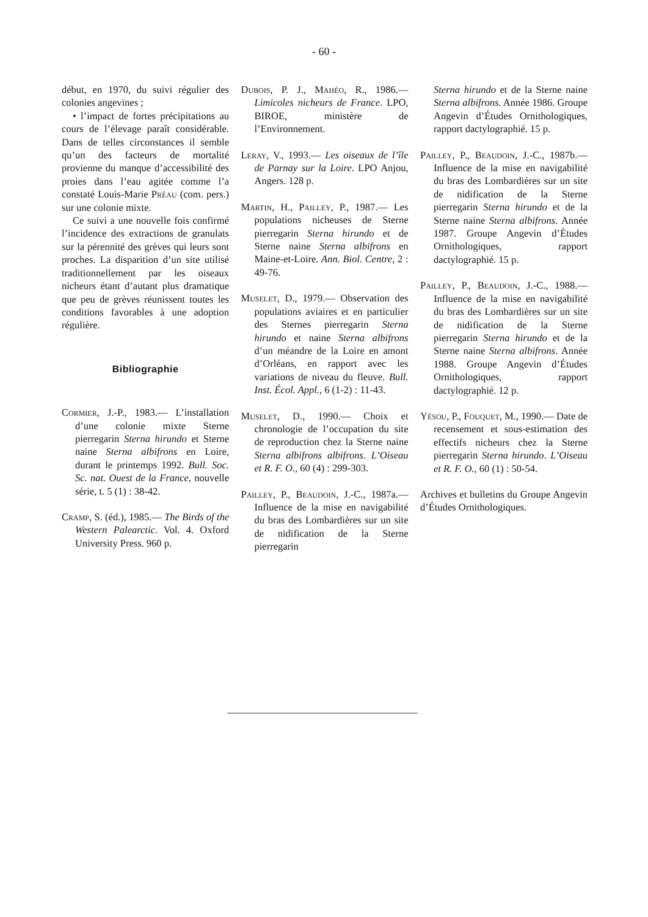- 60 -
début, en 1970, du suivi régulier des colonies angevines ;
• l’impact de fortes précipitations au cours de l’élevage paraît considérable. Dans de telles circonstances il semble qu’un des facteurs de mortalité provienne du manque d’accessibilité des proies dans l’eau agitée comme l’a constaté Louis-Marie Préau (com. pers.) sur une colonie mixte.
Ce suivi a une nouvelle fois confirmé l’incidence des extractions de granulats sur la pérennité des grèves qui leurs sont proches. La disparition d’un site utilisé traditionnellement par les oiseaux nicheurs étant d’autant plus dramatique que peu de grèves réunissent toutes les conditions favorables à une adoption régulière.
Bibliographie
Cormier, J.-P., 1983.— L’installation d’une colonie mixte Sterne pierregarin Sterna hirundo et Sterne naine Sterna albifrons en Loire, durant le printemps 1992. Bull. Soc. Sc. nat. Ouest de la France, nouvelle série, t. 5 (1) : 38-42.
Cramp, S. (éd.), 1985.— The Birds of the Western Palearctic. Vol. 4. Oxford University Press. 960 p.
Dubois, P. J., Mahéo, R., 1986.— Limicoles nicheurs de France. LPO, BIROE, ministère de l’Environnement.
Leray, V., 1993.— Les oiseaux de l’île de Parnay sur la Loire. LPO Anjou, Angers. 128 p.
Martin, H., Pailley, P., 1987.— Les populations nicheuses de Sterne pierregarin Sterna hirundo et de Sterne naine Sterna albifrons en Maine-et-Loire. Ann. Biol. Centre, 2 : 49-76.
Muselet, D., 1979.— Observation des populations aviaires et en particulier des Sternes pierregarin Sterna hirundo et naine Sterna albifrons d’un méandre de la Loire en amont d’Orléans, en rapport avec les variations de niveau du fleuve. Bull. Inst. Écol. Appl., 6 (1-2) : 11-43.
Muselet, D., 1990.— Choix et chronologie de l’occupation du site de reproduction chez la Sterne naine Sterna albifrons albifrons. L’Oiseau et R. F. O., 60 (4) : 299-303.
Pailley, P., Beaudoin, J.-C., 1987a.— Influence de la mise en navigabilité du bras des Lombardières sur un site de nidification de la Sterne pierregarin
Sterna hirundo et de la Sterne naine Sterna albifrons. Année 1986. Groupe Angevin d’Études Ornithologiques, rapport dactylographié. 15 p.
Pailley, P., Beaudoin, J.-C., 1987b.— Influence de la mise en navigabilité du bras des Lombardières sur un site de nidification de la Sterne pierregarin Sterna hirundo et de la Sterne naine Sterna albifrons. Année 1987. Groupe Angevin d’Études Ornithologiques, rapport dactylographié. 15 p.
Pailley, P., Beaudoin, J.-C., 1988.— Influence de la mise en navigabilité du bras des Lombardières sur un site de nidification de la Sterne pierregarin Sterna hirundo et de la Sterne naine Sterna albifrons. Année 1988. Groupe Angevin d’Études Ornithologiques, rapport dactylographié. 12 p.
Yésou, P., Fouquet, M., 1990.— Date de recensement et sous-estimation des effectifs nicheurs chez la Sterne pierregarin Sterna hirundo. L’Oiseau et R. F. O., 60 (1) : 50-54.
Archives et bulletins du Groupe Angevin d’Études Ornithologiques.